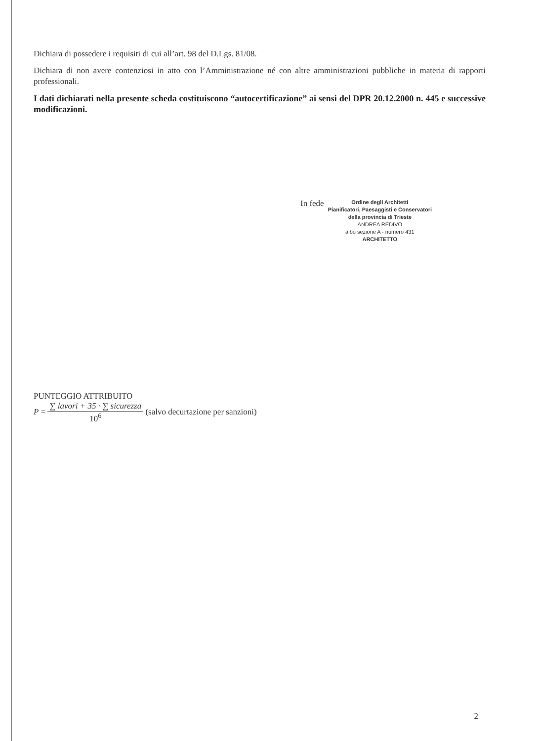Dichiara di possedere i requisiti di cui all’art. 98 del D.Lgs. 81/08.
Dichiara di non avere contenziosi in atto con l’Amministrazione né con altre amministrazioni pubbliche in materia di rapporti professionali.
I dati dichiarati nella presente scheda costituiscono “autocertificazione” ai sensi del DPR 20.12.2000 n. 445 e successive modificazioni.
In fede
Ordine degli Architetti
Pianificatori, Paesaggisti e Conservatori
della provincia di Trieste
ANDREA REDIVO
albo sezione A - numero 431
ARCHITETTO
PUNTEGGIO ATTRIBUITO
P =
∑ lavori + 35 · ∑ sicurezza
10<sup>6</sup>
(salvo decurtazione per sanzioni)
2